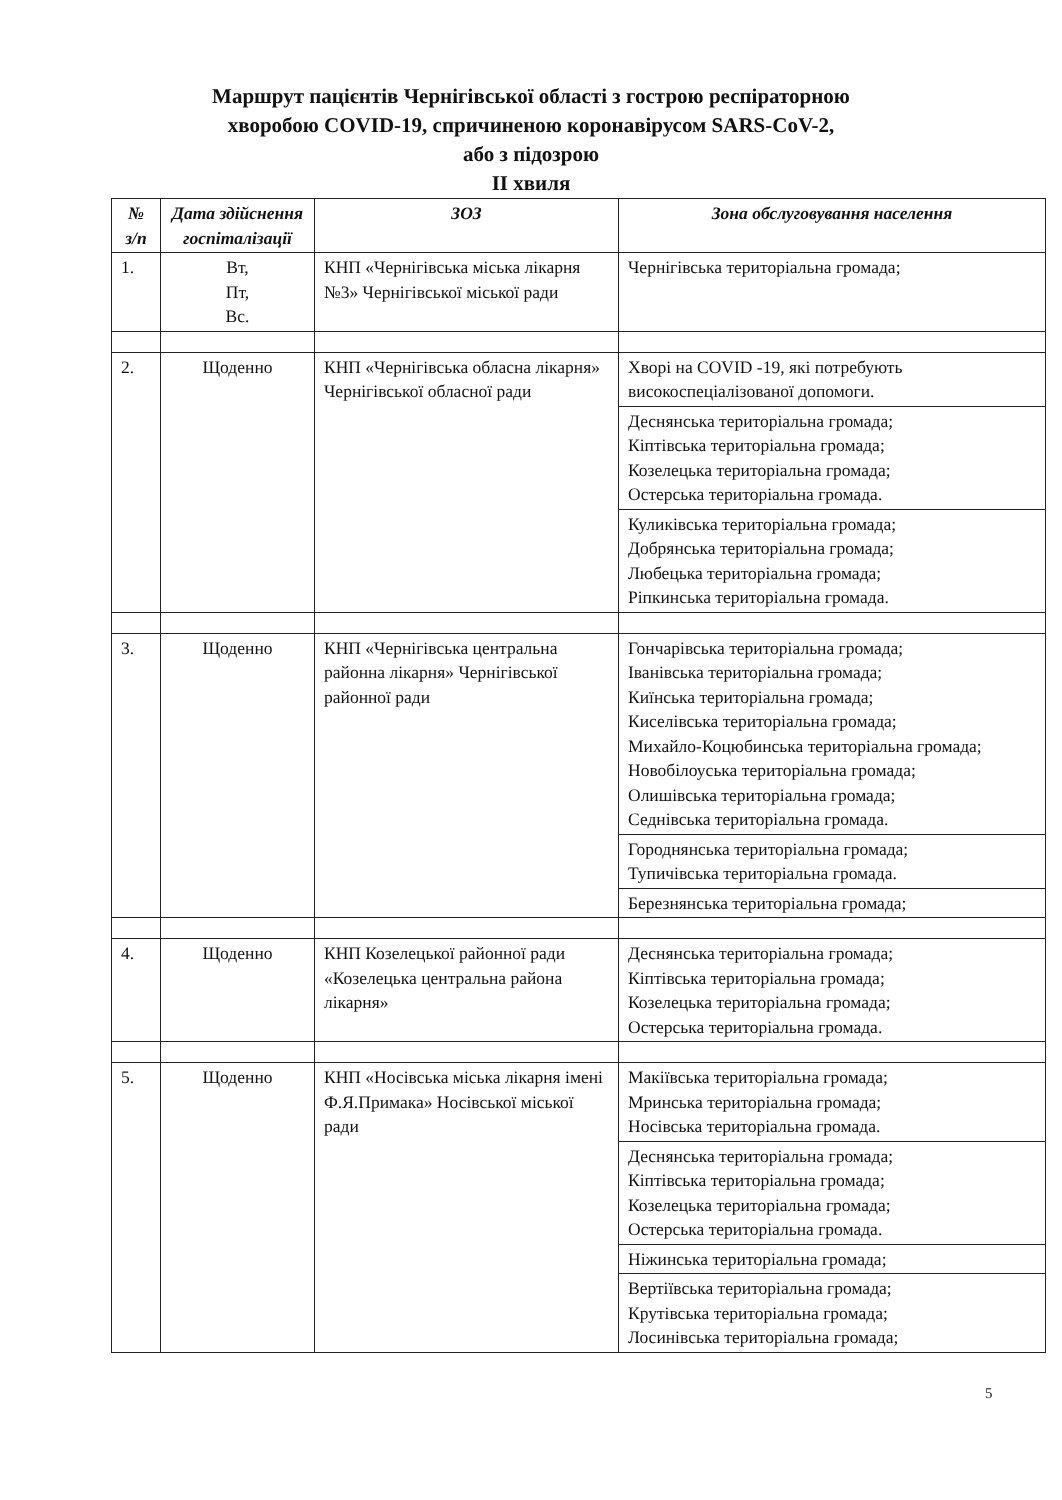Маршрут пацієнтів Чернігівської області з гострою респіраторною
хворобою COVID-19, спричиненою коронавірусом SARS-CoV-2,
або з підозрою
II хвиля
| № з/п | Дата здійснення госпіталізації | ЗОЗ | Зона обслуговування населення |
| --- | --- | --- | --- |
| 1. | Вт, Пт, Вс. | КНП «Чернігівська міська лікарня №3» Чернігівської міської ради | Чернігівська територіальна громада; |
| 2. | Щоденно | КНП «Чернігівська обласна лікарня» Чернігівської обласної ради | Хворі на COVID -19, які потребують високоспеціалізованої допомоги. |
| | | | Деснянська територіальна громада; Кіптівська територіальна громада; Козелецька територіальна громада; Остерська територіальна громада. |
| | | | Куликівська територіальна громада; Добрянська територіальна громада; Любецька територіальна громада; Ріпкинська територіальна громада. |
| 3. | Щоденно | КНП «Чернігівська центральна районна лікарня» Чернігівської районної ради | Гончарівська територіальна громада; Іванівська територіальна громада; Киїнська територіальна громада; Киселівська територіальна громада; Михайло-Коцюбинська територіальна громада; Новобілоуська територіальна громада; Олишівська територіальна громада; Седнівська територіальна громада. |
| | | | Городнянська територіальна громада; Тупичівська територіальна громада. |
| | | | Березнянська територіальна громада; |
| 4. | Щоденно | КНП Козелецької районної ради «Козелецька центральна районa лікарня» | Деснянська територіальна громада; Кіптівська територіальна громада; Козелецька територіальна громада; Остерська територіальна громада. |
| 5. | Щоденно | КНП «Носівська міська лікарня імені Ф.Я.Примака» Носівської міської ради | Макіївська територіальна громада; Мринська територіальна громада; Носівська територіальна громада. |
| | | | Деснянська територіальна громада; Кіптівська територіальна громада; Козелецька територіальна громада; Остерська територіальна громада. |
| | | | Ніжинська територіальна громада; |
| | | | Вертіївська територіальна громада; Крутівська територіальна громада; Лосинівська територіальна громада; |
5